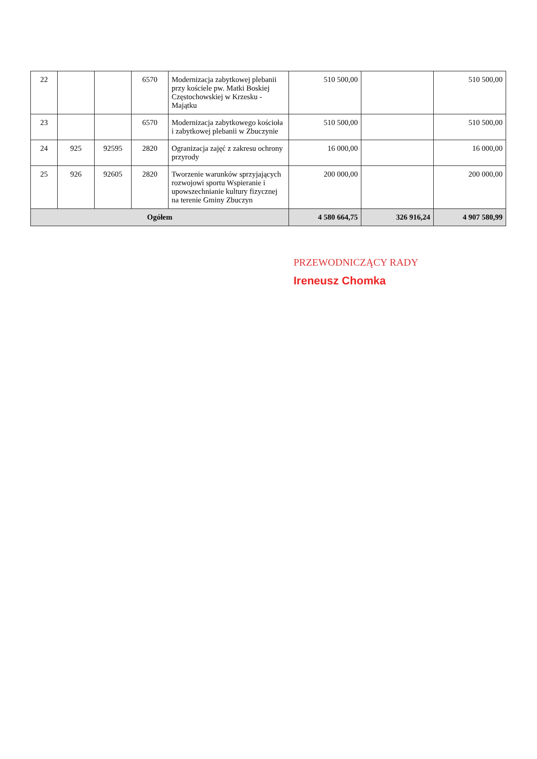| 22 | | | 6570 | Modernizacja zabytkowej plebanii przy kościele pw. Matki Boskiej Częstochowskiej w Krzesku - Majątku | 510 500,00 | | 510 500,00 |
| 23 | | | 6570 | Modernizacja zabytkowego kościoła i zabytkowej plebanii w Zbuczynie | 510 500,00 | | 510 500,00 |
| 24 | 925 | 92595 | 2820 | Ogranizacja zajęć z zakresu ochrony przyrody | 16 000,00 | | 16 000,00 |
| 25 | 926 | 92605 | 2820 | Tworzenie warunków sprzyjających rozwojowi sportu Wspieranie i upowszechnianie kultury fizycznej na terenie Gminy Zbuczyn | 200 000,00 | | 200 000,00 |
| Ogółem | | | | | 4 580 664,75 | 326 916,24 | 4 907 580,99 |
PRZEWODNICZĄCY RADY
Ireneusz Chomka